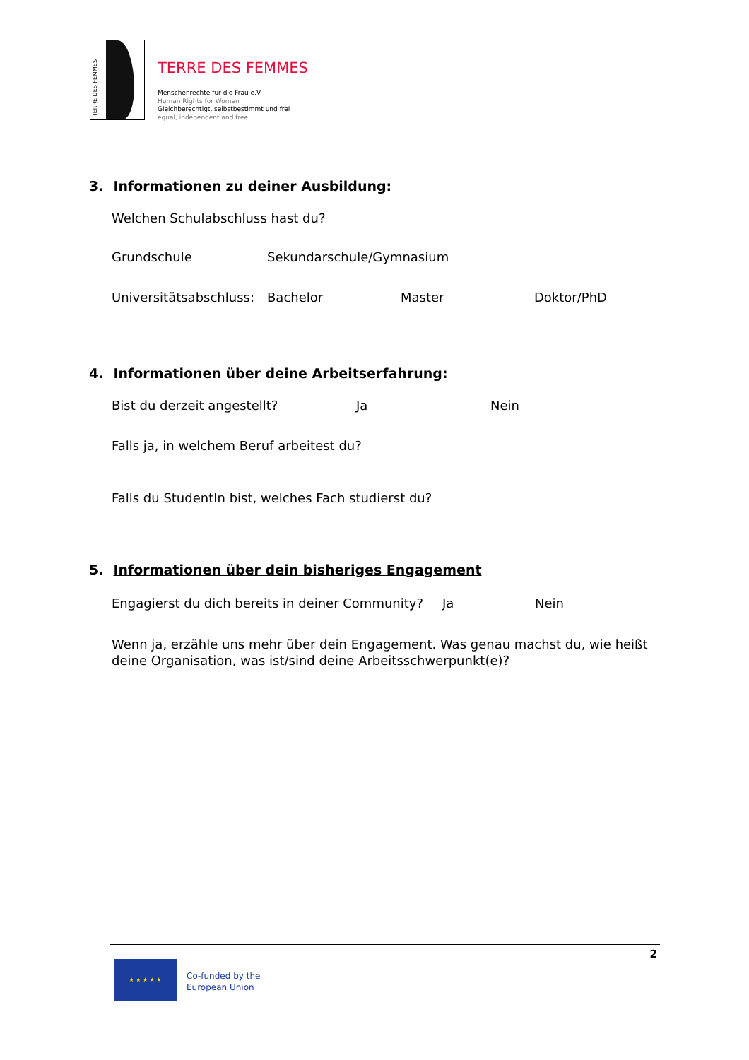TERRE DES FEMMES
TERRE DES FEMMES
Menschenrechte für die Frau e.V.
Human Rights for Women
Gleichberechtigt, selbstbestimmt und frei
equal, independent and free
3. Informationen zu deiner Ausbildung:
Welchen Schulabschluss hast du?
Grundschule Sekundarschule/Gymnasium
Universitätsabschluss:
Bachelor Master Doktor/PhD
4. Informationen über deine Arbeitserfahrung:
Bist du derzeit angestellt? Ja Nein
Falls ja, in welchem Beruf arbeitest du?
Falls du StudentIn bist, welches Fach studierst du?
5. Informationen über dein bisheriges Engagement
Engagierst du dich bereits in deiner Community?
Ja Nein
Wenn ja, erzähle uns mehr über dein Engagement. Was genau machst du, wie heißt deine Organisation, was ist/sind deine Arbeitsschwerpunkt(e)?
2
★ ★ ★ ★ ★
Co-funded by the
European Union